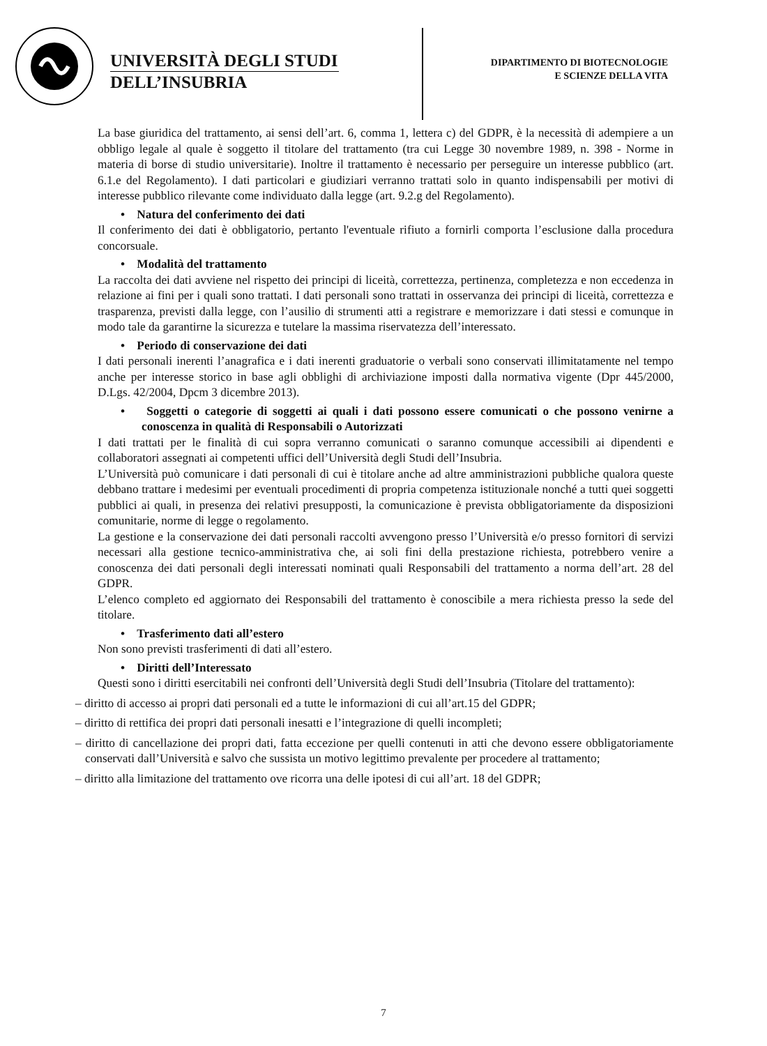UNIVERSITÀ DEGLI STUDI
DELL’INSUBRIA
DIPARTIMENTO DI BIOTECNOLOGIE
E SCIENZE DELLA VITA
La base giuridica del trattamento, ai sensi dell’art. 6, comma 1, lettera c) del GDPR, è la necessità di adempiere a un obbligo legale al quale è soggetto il titolare del trattamento (tra cui Legge 30 novembre 1989, n. 398 - Norme in materia di borse di studio universitarie). Inoltre il trattamento è necessario per perseguire un interesse pubblico (art. 6.1.e del Regolamento). I dati particolari e giudiziari verranno trattati solo in quanto indispensabili per motivi di interesse pubblico rilevante come individuato dalla legge (art. 9.2.g del Regolamento).
• Natura del conferimento dei dati
Il conferimento dei dati è obbligatorio, pertanto l'eventuale rifiuto a fornirli comporta l’esclusione dalla procedura concorsuale.
• Modalità del trattamento
La raccolta dei dati avviene nel rispetto dei principi di liceità, correttezza, pertinenza, completezza e non eccedenza in relazione ai fini per i quali sono trattati. I dati personali sono trattati in osservanza dei principi di liceità, correttezza e trasparenza, previsti dalla legge, con l’ausilio di strumenti atti a registrare e memorizzare i dati stessi e comunque in modo tale da garantirne la sicurezza e tutelare la massima riservatezza dell’interessato.
• Periodo di conservazione dei dati
I dati personali inerenti l’anagrafica e i dati inerenti graduatorie o verbali sono conservati illimitatamente nel tempo anche per interesse storico in base agli obblighi di archiviazione imposti dalla normativa vigente (Dpr 445/2000, D.Lgs. 42/2004, Dpcm 3 dicembre 2013).
• Soggetti o categorie di soggetti ai quali i dati possono essere comunicati o che possono venirne a conoscenza in qualità di Responsabili o Autorizzati
I dati trattati per le finalità di cui sopra verranno comunicati o saranno comunque accessibili ai dipendenti e collaboratori assegnati ai competenti uffici dell’Università degli Studi dell’Insubria.
L’Università può comunicare i dati personali di cui è titolare anche ad altre amministrazioni pubbliche qualora queste debbano trattare i medesimi per eventuali procedimenti di propria competenza istituzionale nonché a tutti quei soggetti pubblici ai quali, in presenza dei relativi presupposti, la comunicazione è prevista obbligatoriamente da disposizioni comunitarie, norme di legge o regolamento.
La gestione e la conservazione dei dati personali raccolti avvengono presso l’Università e/o presso fornitori di servizi necessari alla gestione tecnico-amministrativa che, ai soli fini della prestazione richiesta, potrebbero venire a conoscenza dei dati personali degli interessati nominati quali Responsabili del trattamento a norma dell’art. 28 del GDPR.
L’elenco completo ed aggiornato dei Responsabili del trattamento è conoscibile a mera richiesta presso la sede del titolare.
• Trasferimento dati all’estero
Non sono previsti trasferimenti di dati all’estero.
• Diritti dell’Interessato
Questi sono i diritti esercitabili nei confronti dell’Università degli Studi dell’Insubria (Titolare del trattamento):
– diritto di accesso ai propri dati personali ed a tutte le informazioni di cui all’art.15 del GDPR;
– diritto di rettifica dei propri dati personali inesatti e l’integrazione di quelli incompleti;
– diritto di cancellazione dei propri dati, fatta eccezione per quelli contenuti in atti che devono essere obbligatoriamente conservati dall’Università e salvo che sussista un motivo legittimo prevalente per procedere al trattamento;
– diritto alla limitazione del trattamento ove ricorra una delle ipotesi di cui all’art. 18 del GDPR;
7